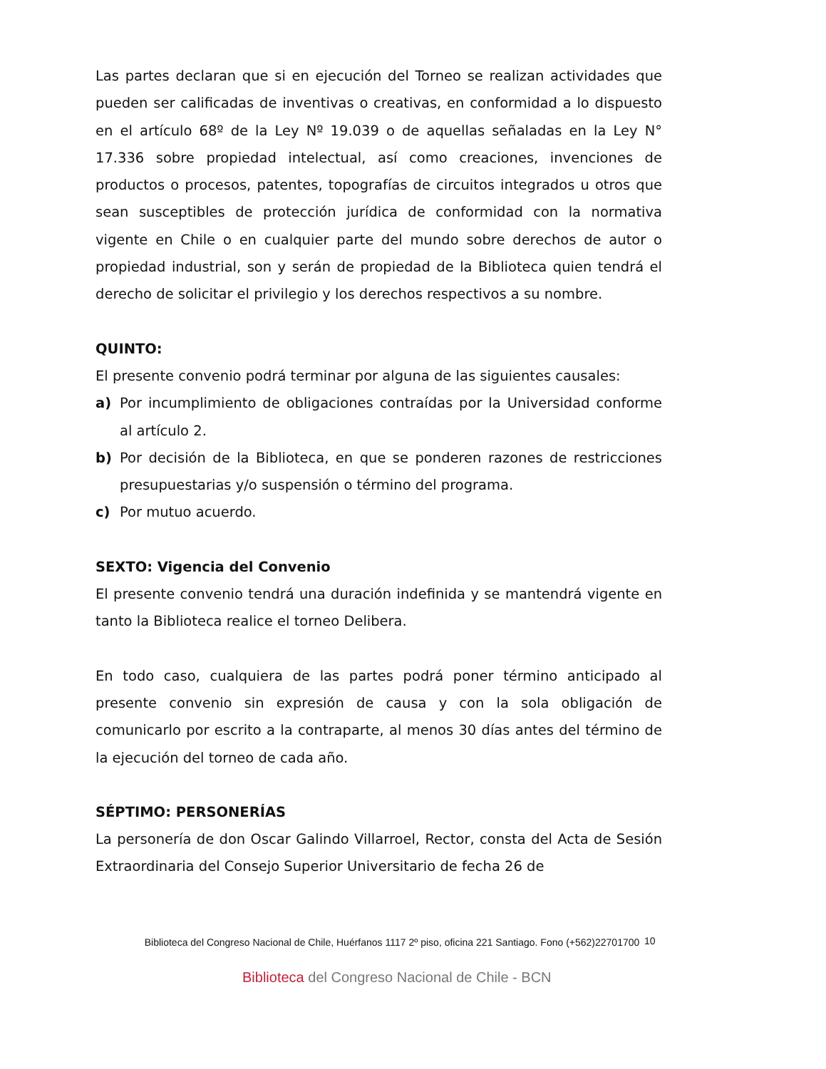Las partes declaran que si en ejecución del Torneo se realizan actividades que pueden ser calificadas de inventivas o creativas, en conformidad a lo dispuesto en el artículo 68º de la Ley Nº 19.039 o de aquellas señaladas en la Ley N° 17.336 sobre propiedad intelectual, así como creaciones, invenciones de productos o procesos, patentes, topografías de circuitos integrados u otros que sean susceptibles de protección jurídica de conformidad con la normativa vigente en Chile o en cualquier parte del mundo sobre derechos de autor o propiedad industrial, son y serán de propiedad de la Biblioteca quien tendrá el derecho de solicitar el privilegio y los derechos respectivos a su nombre.
QUINTO:
El presente convenio podrá terminar por alguna de las siguientes causales:
a) Por incumplimiento de obligaciones contraídas por la Universidad conforme al artículo 2.
b) Por decisión de la Biblioteca, en que se ponderen razones de restricciones presupuestarias y/o suspensión o término del programa.
c) Por mutuo acuerdo.
SEXTO: Vigencia del Convenio
El presente convenio tendrá una duración indefinida y se mantendrá vigente en tanto la Biblioteca realice el torneo Delibera.
En todo caso, cualquiera de las partes podrá poner término anticipado al presente convenio sin expresión de causa y con la sola obligación de comunicarlo por escrito a la contraparte, al menos 30 días antes del término de la ejecución del torneo de cada año.
SÉPTIMO: PERSONERÍAS
La personería de don Oscar Galindo Villarroel, Rector, consta del Acta de Sesión Extraordinaria del Consejo Superior Universitario de fecha 26 de
Biblioteca del Congreso Nacional de Chile, Huérfanos 1117 2º piso, oficina 221 Santiago. Fono (+562)22701700
10
Biblioteca del Congreso Nacional de Chile - BCN